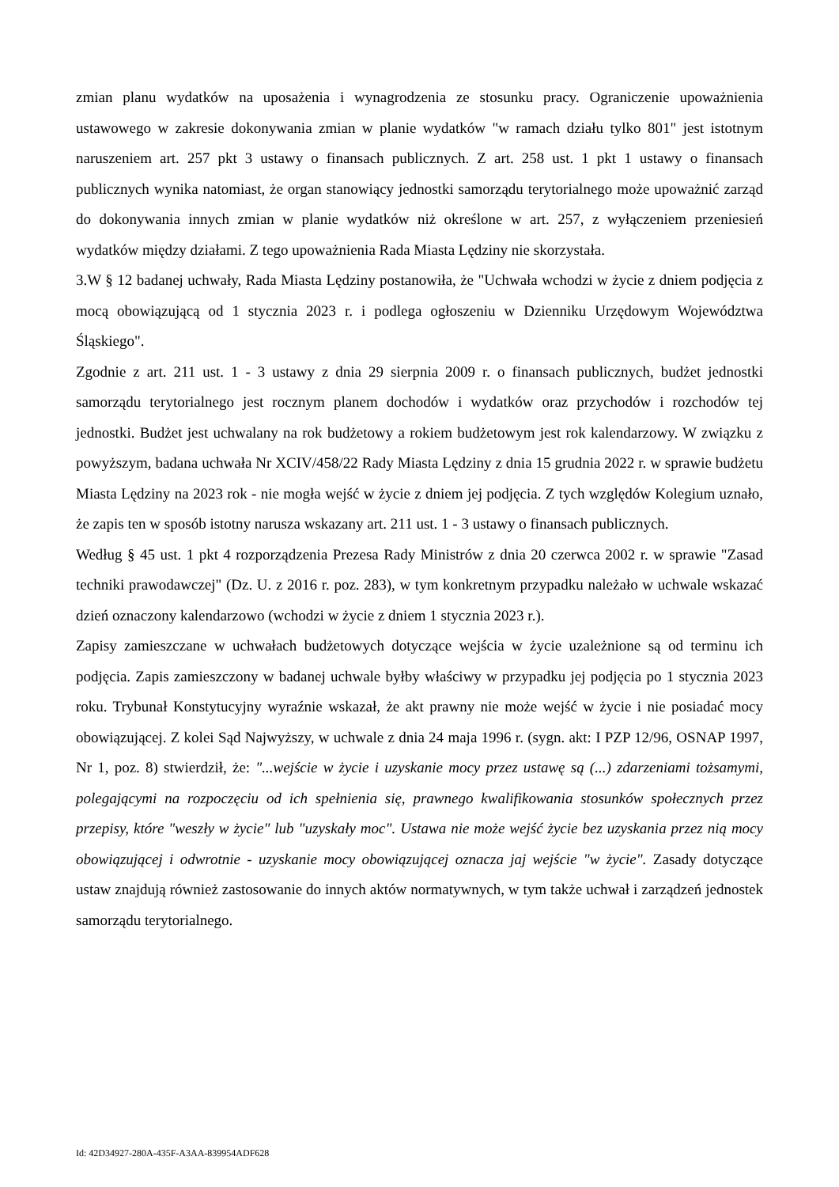zmian planu wydatków na uposażenia i wynagrodzenia ze stosunku pracy. Ograniczenie upoważnienia ustawowego w zakresie dokonywania zmian w planie wydatków "w ramach działu tylko 801" jest istotnym naruszeniem art. 257 pkt 3 ustawy o finansach publicznych. Z art. 258 ust. 1 pkt 1 ustawy o finansach publicznych wynika natomiast, że organ stanowiący jednostki samorządu terytorialnego może upoważnić zarząd do dokonywania innych zmian w planie wydatków niż określone w art. 257, z wyłączeniem przeniesień wydatków między działami. Z tego upoważnienia Rada Miasta Lędziny nie skorzystała.
3.W § 12 badanej uchwały, Rada Miasta Lędziny postanowiła, że "Uchwała wchodzi w życie z dniem podjęcia z mocą obowiązującą od 1 stycznia 2023 r. i podlega ogłoszeniu w Dzienniku Urzędowym Województwa Śląskiego".
Zgodnie z art. 211 ust. 1 - 3 ustawy z dnia 29 sierpnia 2009 r. o finansach publicznych, budżet jednostki samorządu terytorialnego jest rocznym planem dochodów i wydatków oraz przychodów i rozchodów tej jednostki. Budżet jest uchwalany na rok budżetowy a rokiem budżetowym jest rok kalendarzowy. W związku z powyższym, badana uchwała Nr XCIV/458/22 Rady Miasta Lędziny z dnia 15 grudnia 2022 r. w sprawie budżetu Miasta Lędziny na 2023 rok - nie mogła wejść w życie z dniem jej podjęcia. Z tych względów Kolegium uznało, że zapis ten w sposób istotny narusza wskazany art. 211 ust. 1 - 3 ustawy o finansach publicznych.
Według § 45 ust. 1 pkt 4 rozporządzenia Prezesa Rady Ministrów z dnia 20 czerwca 2002 r. w sprawie "Zasad techniki prawodawczej" (Dz. U. z 2016 r. poz. 283), w tym konkretnym przypadku należało w uchwale wskazać dzień oznaczony kalendarzowo (wchodzi w życie z dniem 1 stycznia 2023 r.).
Zapisy zamieszczane w uchwałach budżetowych dotyczące wejścia w życie uzależnione są od terminu ich podjęcia. Zapis zamieszczony w badanej uchwale byłby właściwy w przypadku jej podjęcia po 1 stycznia 2023 roku. Trybunał Konstytucyjny wyraźnie wskazał, że akt prawny nie może wejść w życie i nie posiadać mocy obowiązującej. Z kolei Sąd Najwyższy, w uchwale z dnia 24 maja 1996 r. (sygn. akt: I PZP 12/96, OSNAP 1997, Nr 1, poz. 8) stwierdził, że: "...wejście w życie i uzyskanie mocy przez ustawę są (...) zdarzeniami tożsamymi, polegającymi na rozpoczęciu od ich spełnienia się, prawnego kwalifikowania stosunków społecznych przez przepisy, które "weszły w życie" lub "uzyskały moc". Ustawa nie może wejść życie bez uzyskania przez nią mocy obowiązującej i odwrotnie - uzyskanie mocy obowiązującej oznacza jaj wejście "w życie". Zasady dotyczące ustaw znajdują również zastosowanie do innych aktów normatywnych, w tym także uchwał i zarządzeń jednostek samorządu terytorialnego.
Id: 42D34927-280A-435F-A3AA-839954ADF628